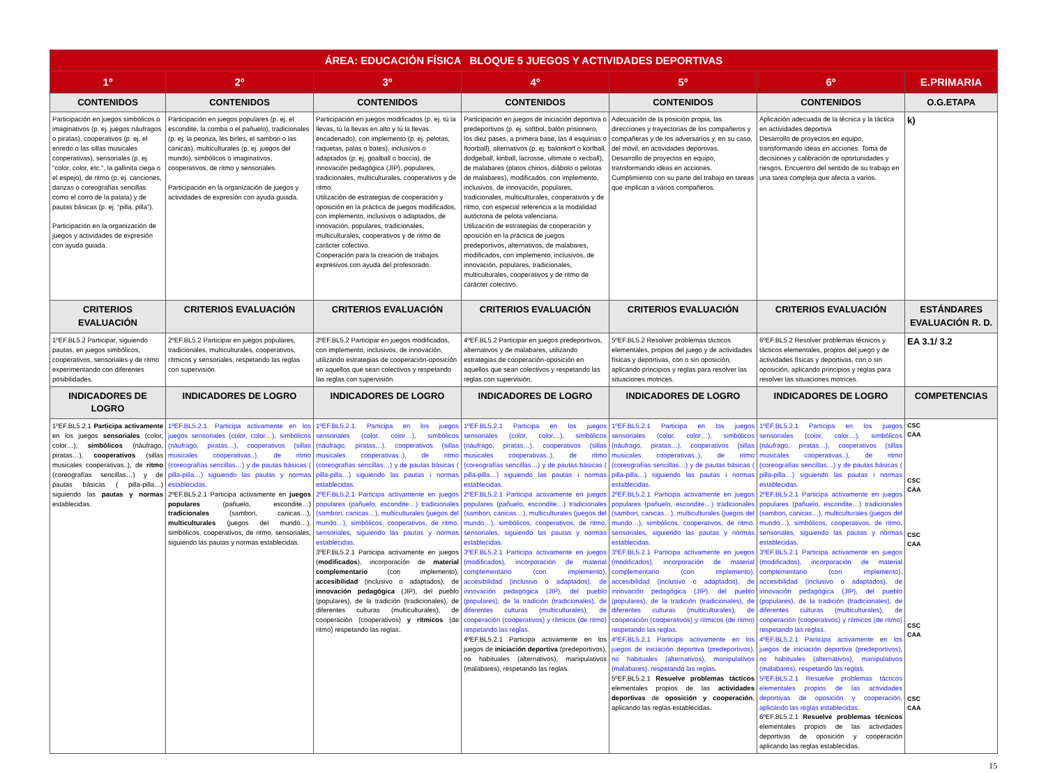| ÁREA: EDUCACIÓN FÍSICA BLOQUE 5 JUEGOS Y ACTIVIDADES DEPORTIVAS | | | | | | |
| --- | --- | --- | --- | --- | --- | --- |
| 1º | 2º | 3º | 4º | 5º | 6º | E.PRIMARIA |
| CONTENIDOS | CONTENIDOS | CONTENIDOS | CONTENIDOS | CONTENIDOS | CONTENIDOS | O.G.ETAPA |
| Participación en juegos simbólicos o imaginativos (p. ej. juegos náufragos o piratas), cooperativos (p. ej. el enredo o las sillas musicales cooperativas), sensoriales (p. ej. "color, color, etc.", la gallinita ciega o el espejo), de ritmo (p. ej. canciones, danzas o coreografías sencillas como el corro de la patata) y de pautas básicas (p. ej. “pilla, pilla”). Participación en la organización de juegos y actividades de expresión con ayuda guiada. | Participación en juegos populares (p. ej. el escondite, la comba o el pañuelo), tradicionales (p. ej. la peonza, les birles, el sambori o las canicas), multiculturales (p. ej. juegos del mundo), simbólicos o imaginativos, cooperativos, de ritmo y sensoriales. Participación en la organización de juegos y actividades de expresión con ayuda guiada. | Participación en juegos modificados (p. ej. tú la llevas, tú la llevas en alto y tú la llevas encadenado), con implemento (p. ej. pelotas, raquetas, palas o bates), inclusivos o adaptados (p. ej. goalball o boccia), de innovación pedagógica (JIP), populares, tradicionales, multiculturales, cooperativos y de ritmo. Utilización de estrategias de cooperación y oposición en la práctica de juegos modificados, con implemento, inclusivos o adaptados, de innovación, populares, tradicionales, multiculturales, cooperativos y de ritmo de carácter colectivo. Cooperación para la creación de trabajos expresivos con ayuda del profesorado. | Participación en juegos de iniciación deportiva o predeportivos (p. ej. softbol, balón prisionero, los diez pases, a primera base, las 4 esquinas o floorball), alternativos (p. ej. balonkorf o korfball, dodgeball, kinball, lacrosse, ultimate o xecball), de malabares (platos chinos, diábolo o pelotas de malabares), modificados, con implemento, inclusivos, de innovación, populares, tradicionales, multiculturales, cooperativos y de ritmo, con especial referencia a la modalidad autóctona de pelota valenciana. Utilización de estrategias de cooperación y oposición en la práctica de juegos predeportivos, alternativos, de malabares, modificados, con implemento, inclusivos, de innovación, populares, tradicionales, multiculturales, cooperativos y de ritmo de carácter colectivo. | Adecuación de la posición propia, las direcciones y trayectorias de los compañeros y compañeras y de los adversarios y, en su caso, del móvil, en actividades deportivas. Desarrollo de proyectos en equipo, transformando ideas en acciones. Cumplimiento con su parte del trabajo en tareas que implican a varios compañeros. | Aplicación adecuada de la técnica y la táctica en actividades deportiva Desarrollo de proyectos en equipo, transformando ideas en acciones. Toma de decisiones y calibración de oportunidades y riesgos. Encuentro del sentido de su trabajo en una tarea compleja que afecta a varios. | k) |
| CRITERIOS EVALUACIÓN | CRITERIOS EVALUACIÓN | CRITERIOS EVALUACIÓN | CRITERIOS EVALUACIÓN | CRITERIOS EVALUACIÓN | CRITERIOS EVALUACIÓN | ESTÁNDARES EVALUACIÓN R. D. |
| 1ºEF.BL5.2 Participar, siguiendo pautas, en juegos simbólicos, cooperativos, sensoriales y de ritmo experimentando con diferentes posibilidades. | 2ºEF.BL5.2 Participar en juegos populares, tradicionales, multiculturales, cooperativos, rítmicos y sensoriales, respetando las reglas con supervisión. | 3ºEF.BL5.2 Participar en juegos modificados, con implemento, inclusivos, de innovación, utilizando estrategias de cooperación-oposición en aquellos que sean colectivos y respetando las reglas con supervisión. | 4ºEF.BL5.2 Participar en juegos predeportivos, alternativos y de malabares, utilizando estrategias de cooperación-oposición en aquellos que sean colectivos y respetando las reglas con supervisión. | 5ºEF.BL5.2 Resolver problemas tácticos elementales, propios del juego y de actividades físicas y deportivas, con o sin oposición, aplicando principios y reglas para resolver las situaciones motrices. | 6ºEF.BL5.2 Resolver problemas técnicos y tácticos elementales, propios del juego y de actividades físicas y deportivas, con o sin oposición, aplicando principios y reglas para resolver las situaciones motrices. | EA 3.1/ 3.2 |
| INDICADORES DE LOGRO | INDICADORES DE LOGRO | INDICADORES DE LOGRO | INDICADORES DE LOGRO | INDICADORES DE LOGRO | INDICADORES DE LOGRO | COMPETENCIAS |
| 1ºEF.BL5.2.1 Participa activamente en los juegos sensoriales (color, color…), simbólicos (náufrago, piratas…), cooperativos (sillas musicales cooperativas..), de ritmo (coreografías sencillas…) y de pautas básicas ( pilla-pilla…) siguiendo las pautas y normas establecidas. | 1ºEF.BL5.2.1. Participa activamente en los juegos sensoriales (color, color…), simbólicos (náufrago, piratas…), cooperativos (sillas musicales cooperativas..), de ritmo (coreografías sencillas…) y de pautas básicas ( pilla-pilla…) siguiendo las pautas y normas establecidas. 2ºEF.BL5.2.1 Participa activamente en juegos populares (pañuelo, escondite…) tradicionales (sambori, canicas…), multiculturales (juegos del mundo…), simbólicos, cooperativos, de ritmo, sensoriales, siguiendo las pautas y normas establecidas. | 1ºEF.BL5.2.1. Participa en los juegos sensoriales (color, color…), simbólicos (náufrago, piratas…), cooperativos (sillas musicales cooperativas..), de ritmo (coreografías sencillas…) y de pautas básicas ( pilla-pilla…) siguiendo las pautas i normas establecidas. 2ºEF.BL5.2.1 Participa activamente en juegos populares (pañuelo, escondite…) tradicionales (sambori, canicas…), multiculturales (juegos del mundo…), simbólicos, cooperativos, de ritmo, sensoriales, siguiendo las pautas y normas establecidas. 3ºEF.BL5.2.1 Participa activamente en juegos ( modificados ), incorporación de material complementario (con implemento), accesibilidad (inclusivo o adaptados), de innovación pedagógica (JIP), del pueblo (populares), de la tradición (tradicionales), de diferentes culturas (multiculturales), de cooperación (cooperativos) y rítmicos (de ritmo) respetando las reglas. | 1ºEF.BL5.2.1 Participa en los juegos sensoriales (color, color…), simbólicos (náufrago, piratas…), cooperativos (sillas musicales cooperativas..), de ritmo (coreografías sencillas…) y de pautas básicas ( pilla-pilla…) siguiendo las pautas i normas establecidas. 2ºEF.BL5.2.1 Participa activamente en juegos populares (pañuelo, escondite…) tradicionales (sambori, canicas…), multiculturales (juegos del mundo…), simbólicos, cooperativos, de ritmo, sensoriales, siguiendo las pautas y normas establecidas. 3ºEF.BL5.2.1 Participa activamente en juegos (modificados), incorporación de material complementario (con implemento), accesibilidad (inclusivo o adaptados), de innovación pedagógica (JIP), del pueblo (populares), de la tradición (tradicionales), de diferentes culturas (multiculturales), de cooperación (cooperativos) y rítmicos (de ritmo) respetando las reglas. 4ºEF.BL5.2.1 Participa activamente en los juegos de iniciación deportiva (predeportivos), no habituales (alternativos), manipulativos (malabares), respetando las reglas. | 1ºEF.BL5.2.1 Participa en los juegos sensoriales (color, color…), simbólicos (náufrago, piratas…), cooperativos (sillas musicales cooperativas..), de ritmo (coreografías sencillas…) y de pautas básicas ( pilla-pilla…) siguiendo las pautas i normas establecidas. 2ºEF.BL5.2.1 Participa activamente en juegos populares (pañuelo, escondite…) tradicionales (sambori, canicas…), multiculturales (juegos del mundo…), simbólicos, cooperativos, de ritmo, sensoriales, siguiendo las pautas y normas establecidas. 3ºEF.BL5.2.1 Participa activamente en juegos (modificados), incorporación de material complementario (con implemento), accesibilidad (inclusivo o adaptados), de innovación pedagógica (JIP), del pueblo (populares), de la tradición (tradicionales), de diferentes culturas (multiculturales), de cooperación (cooperativos) y rítmicos (de ritmo) respetando las reglas. 4ºEF.BL5.2.1 Participa activamente en los juegos de iniciación deportiva (predeportivos), no habituales (alternativos), manipulativos (malabares), respetando las reglas. 5ºEF.BL5.2.1 Resuelve problemas tácticos elementales propios de las actividades deportivas de oposición y cooperación , aplicando las reglas establecidas. | 1ºEF.BL5.2.1 Participa en los juegos sensoriales (color, color…), simbólicos (náufrago, piratas…), cooperativos (sillas musicales cooperativas..), de ritmo (coreografías sencillas…) y de pautas básicas ( pilla-pilla…) siguiendo las pautas i normas establecidas. 2ºEF.BL5.2.1 Participa activamente en juegos populares (pañuelo, escondite…) tradicionales (sambori, canicas…), multiculturales (juegos del mundo…), simbólicos, cooperativos, de ritmo, sensoriales, siguiendo las pautas y normas establecidas. 3ºEF.BL5.2.1 Participa activamente en juegos (modificados), incorporación de material complementario (con implemento), accesibilidad (inclusivo o adaptados), de innovación pedagógica (JIP), del pueblo (populares), de la tradición (tradicionales), de diferentes culturas (multiculturales), de cooperación (cooperativos) y rítmicos (de ritmo) respetando las reglas. 4ºEF.BL5.2.1 Participa activamente en los juegos de iniciación deportiva (predeportivos), no habituales (alternativos), manipulativos (malabares), respetando las reglas. 5ºEF.BL5.2.1 Resuelve problemas tácticos elementales propios de las actividades deportivas de oposición y cooperación, aplicando las reglas establecidas. 6ºEF.BL5.2.1 Resuelve problemas técnicos elementales propios de las actividades deportivas de oposición y cooperación aplicando las reglas establecidas. | CSC CAA CSC CAA CSC CAA CSC CAA CSC CAA |
15